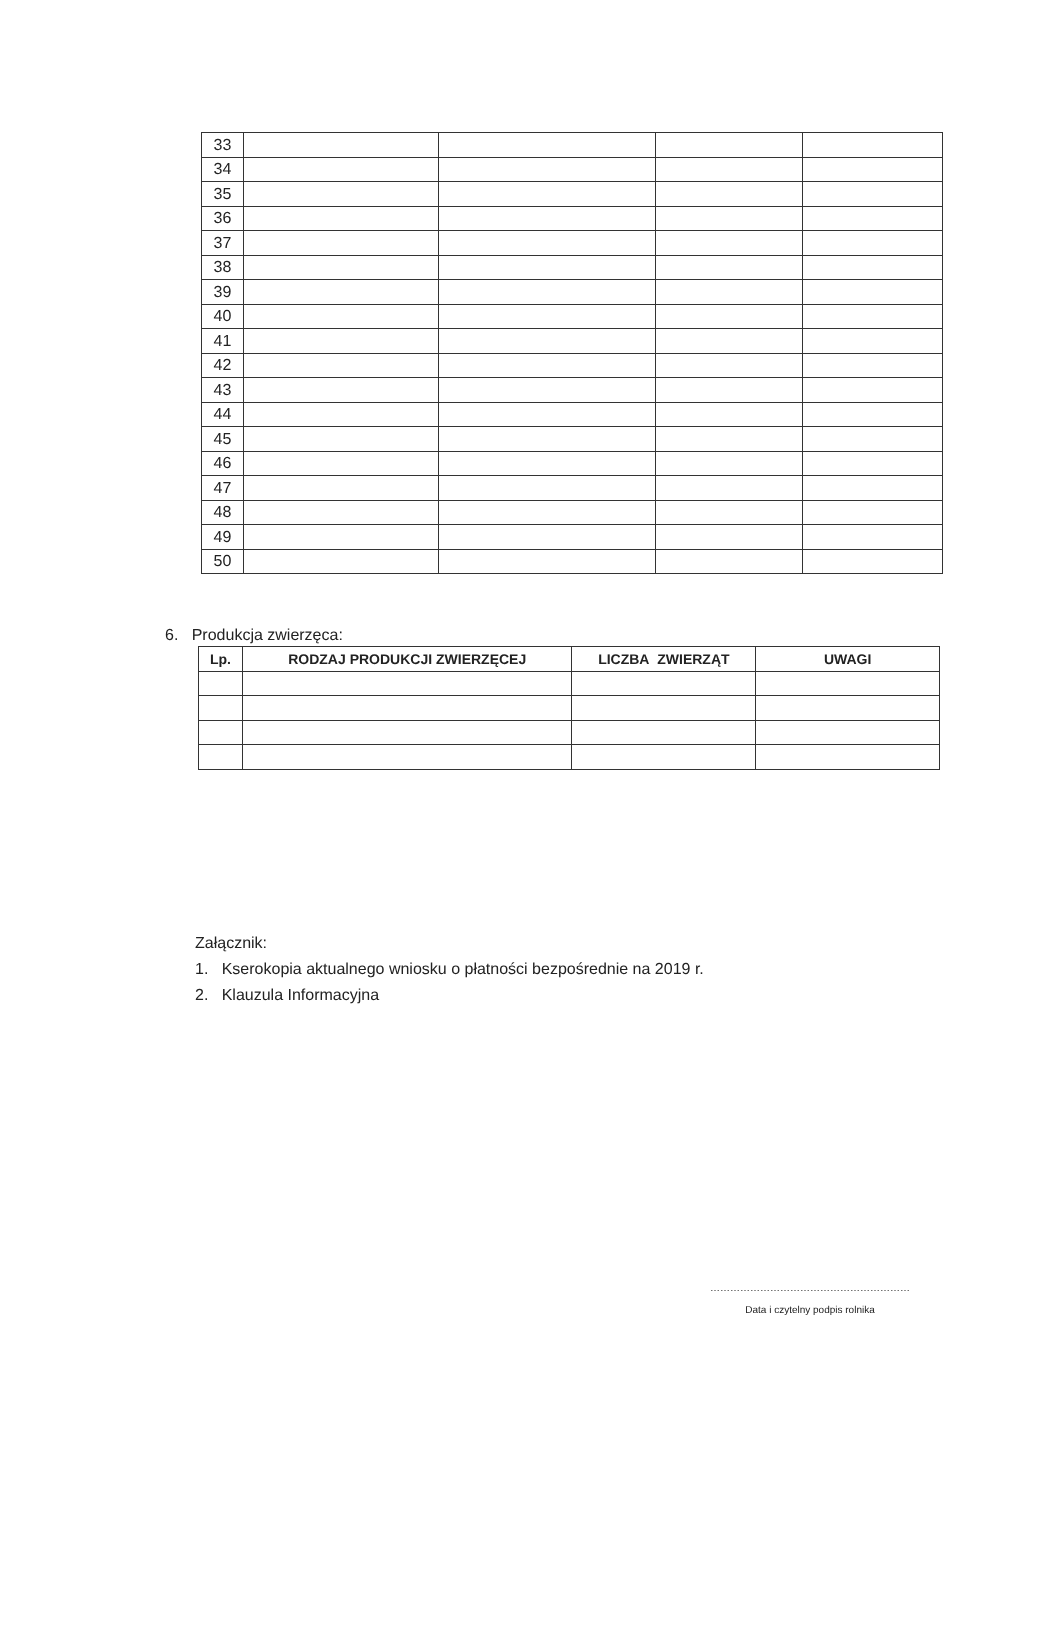| 33 | | | | |
| 34 | | | | |
| 35 | | | | |
| 36 | | | | |
| 37 | | | | |
| 38 | | | | |
| 39 | | | | |
| 40 | | | | |
| 41 | | | | |
| 42 | | | | |
| 43 | | | | |
| 44 | | | | |
| 45 | | | | |
| 46 | | | | |
| 47 | | | | |
| 48 | | | | |
| 49 | | | | |
| 50 | | | | |
6. Produkcja zwierzęca:
| Lp. | RODZAJ PRODUKCJI ZWIERZĘCEJ | LICZBA ZWIERZĄT | UWAGI |
| --- | --- | --- | --- |
Załącznik:
1. Kserokopia aktualnego wniosku o płatności bezpośrednie na 2019 r.
2. Klauzula Informacyjna
……………………………………………………
Data i czytelny podpis rolnika